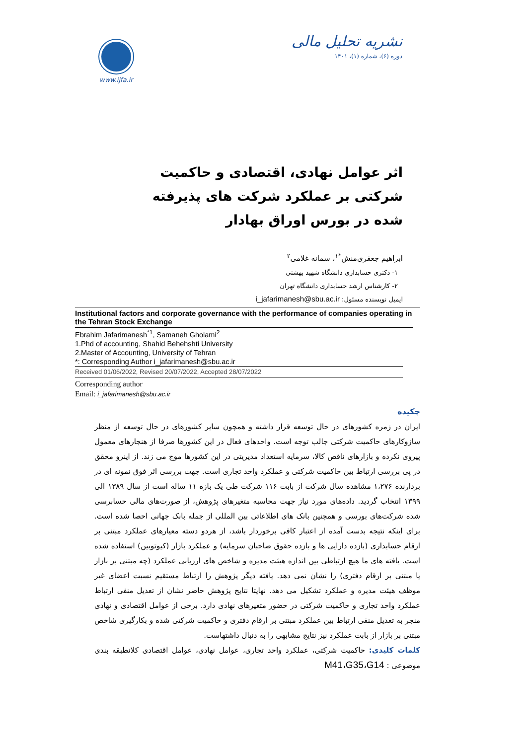www.ijfa.ir
نشریه تحلیل مالی
دوره (۶)، شماره (۱)، ۱۴۰۱
اثر عوامل نهادی، اقتصادی و حاکمیت شرکتی بر عملکرد شرکت های پذیرفته شده در بورس اوراق بهادار
ابراهیم جعفری‌منش<sup>*۱</sup>، سمانه غلامی<sup>۲</sup>
۱- دکتری حسابداری دانشگاه شهید بهشتی
۲- کارشناس ارشد حسابداری دانشگاه تهران
ایمیل نویسنده مسئول: i_jafarimanesh@sbu.ac.ir
Institutional factors and corporate governance with the performance of companies operating in the Tehran Stock Exchange
Ebrahim Jafarimanesh<sup>*1</sup>, Samaneh Gholami<sup>2</sup>
1.Phd of accounting, Shahid Behehshti University
2.Master of Accounting, University of Tehran
*: Corresponding Author i_jafarimanesh@sbu.ac.ir
Received 01/06/2022, Revised 20/07/2022, Accepted 28/07/2022
Corresponding author
Email: i_jafarimanesh@sbu.ac.ir
چکیده
ایران در زمره کشورهای در حال توسعه قرار داشته و همچون سایر کشورهای در حال توسعه از منظر سازوکارهای حاکمیت شرکتی جالب توجه است. واحدهای فعال در این کشورها صرفا از هنجارهای معمول پیروی نکرده و بازارهای ناقص کالا، سرمایه استعداد مدیریتی در این کشورها موج می زند. از اینرو محقق در پی بررسی ارتباط بین حاکمیت شرکتی و عملکرد واحد تجاری است. جهت بررسی اثر فوق نمونه ای در بردارنده ۱،۲۷۶ مشاهده سال شرکت از بابت ۱۱۶ شرکت طی یک بازه ۱۱ ساله است از سال ۱۳۸۹ الی ۱۳۹۹ انتخاب گردید. داده‌های مورد نیاز جهت محاسبه متغیرهای پژوهش، از صورت‌های مالی حسابرسی شده شرکت‌های بورسی و همچنین بانک های اطلاعاتی بین المللی از جمله بانک جهانی احصا شده است. برای اینکه نتیجه بدست آمده از اعتبار کافی برخوردار باشد، از هردو دسته معیارهای عملکرد مبتنی بر ارقام حسابداری (بازده دارایی ها و بازده حقوق صاحبان سرمایه) و عملکرد بازار (کیوتوبین) استفاده شده است. یافته های ما هیچ ارتباطی بین اندازه هیئت مدیره و شاخص های ارزیابی عملکرد (چه مبتنی بر بازار یا مبتنی بر ارقام دفتری) را نشان نمی دهد. یافته دیگر پژوهش را ارتباط مستقیم نسبت اعضای غیر موظف هیئت مدیره و عملکرد تشکیل می دهد. نهایتا نتایج پژوهش حاضر نشان از تعدیل منفی ارتباط عملکرد واحد تجاری و حاکمیت شرکتی در حضور متغیرهای نهادی دارد. برخی از عوامل اقتصادی و نهادی منجر به تعدیل منفی ارتباط بین عملکرد مبتنی بر ارقام دفتری و حاکمیت شرکتی شده و بکارگیری شاخص مبتنی بر بازار از بابت عملکرد نیز نتایج مشابهی را به دنبال داشتهاست.
کلمات کلیدی: حاکمیت شرکتی، عملکرد واحد تجاری، عوامل نهادی، عوامل اقتصادی کلانطبقه بندی موضوعی : M41،G35،G14